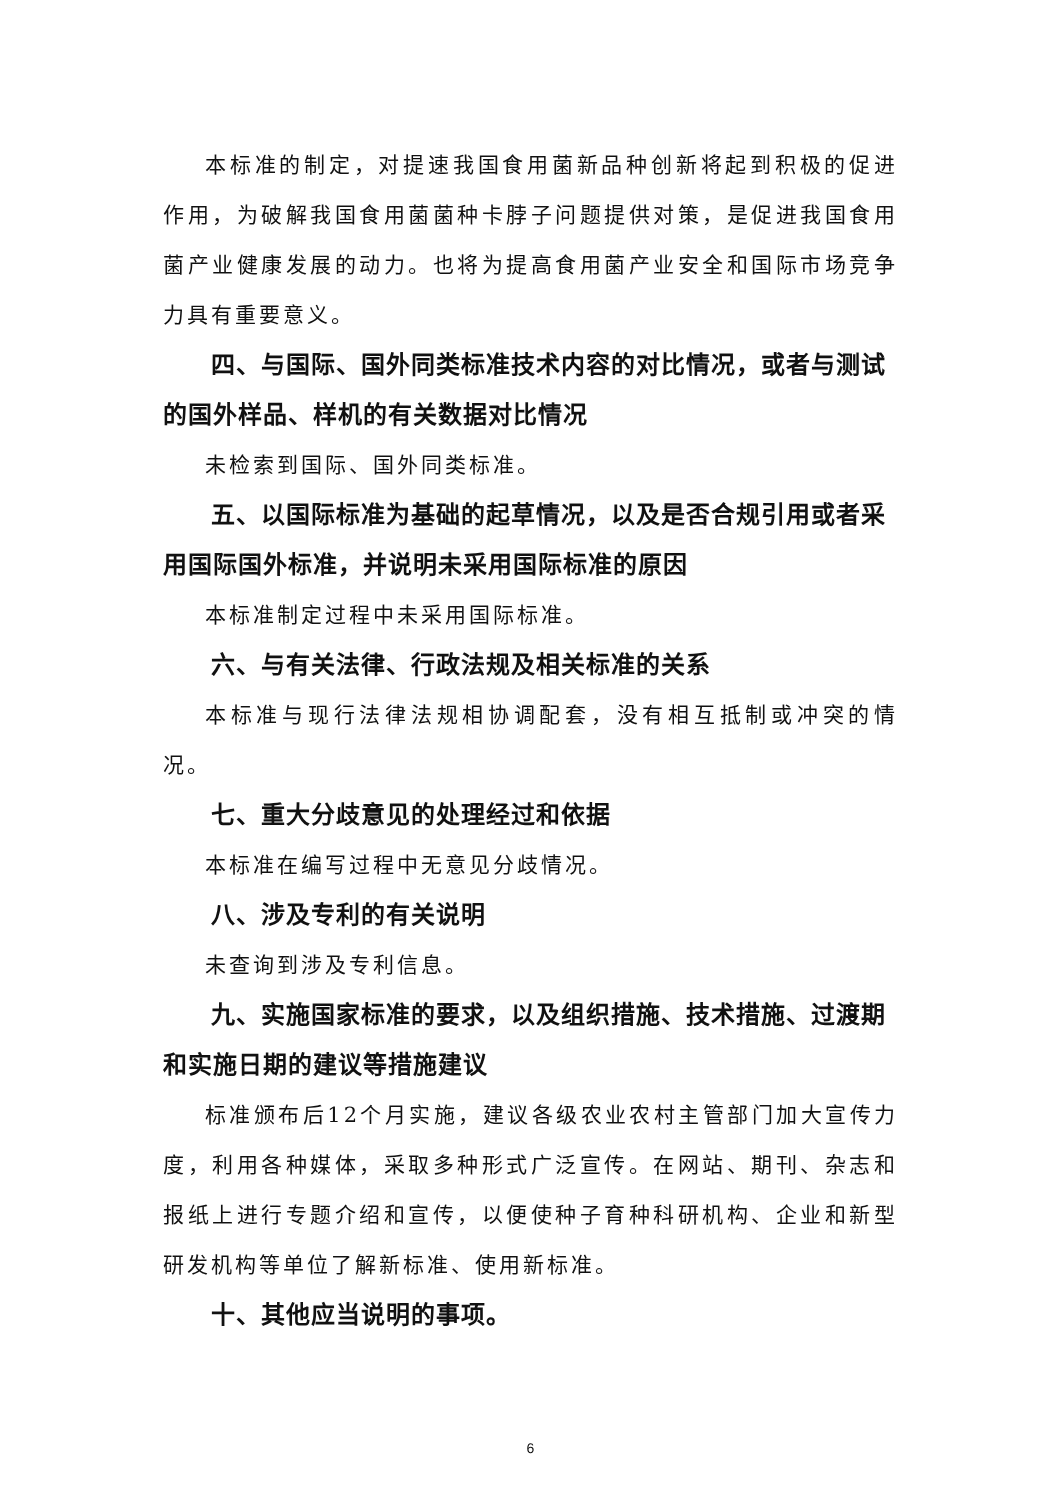本标准的制定，对提速我国食用菌新品种创新将起到积极的促进作用，为破解我国食用菌菌种卡脖子问题提供对策，是促进我国食用菌产业健康发展的动力。也将为提高食用菌产业安全和国际市场竞争力具有重要意义。
四、与国际、国外同类标准技术内容的对比情况，或者与测试的国外样品、样机的有关数据对比情况
未检索到国际、国外同类标准。
五、以国际标准为基础的起草情况，以及是否合规引用或者采用国际国外标准，并说明未采用国际标准的原因
本标准制定过程中未采用国际标准。
六、与有关法律、行政法规及相关标准的关系
本标准与现行法律法规相协调配套，没有相互抵制或冲突的情况。
七、重大分歧意见的处理经过和依据
本标准在编写过程中无意见分歧情况。
八、涉及专利的有关说明
未查询到涉及专利信息。
九、实施国家标准的要求，以及组织措施、技术措施、过渡期和实施日期的建议等措施建议
标准颁布后12个月实施，建议各级农业农村主管部门加大宣传力度，利用各种媒体，采取多种形式广泛宣传。在网站、期刊、杂志和报纸上进行专题介绍和宣传，以便使种子育种科研机构、企业和新型研发机构等单位了解新标准、使用新标准。
十、其他应当说明的事项。
6